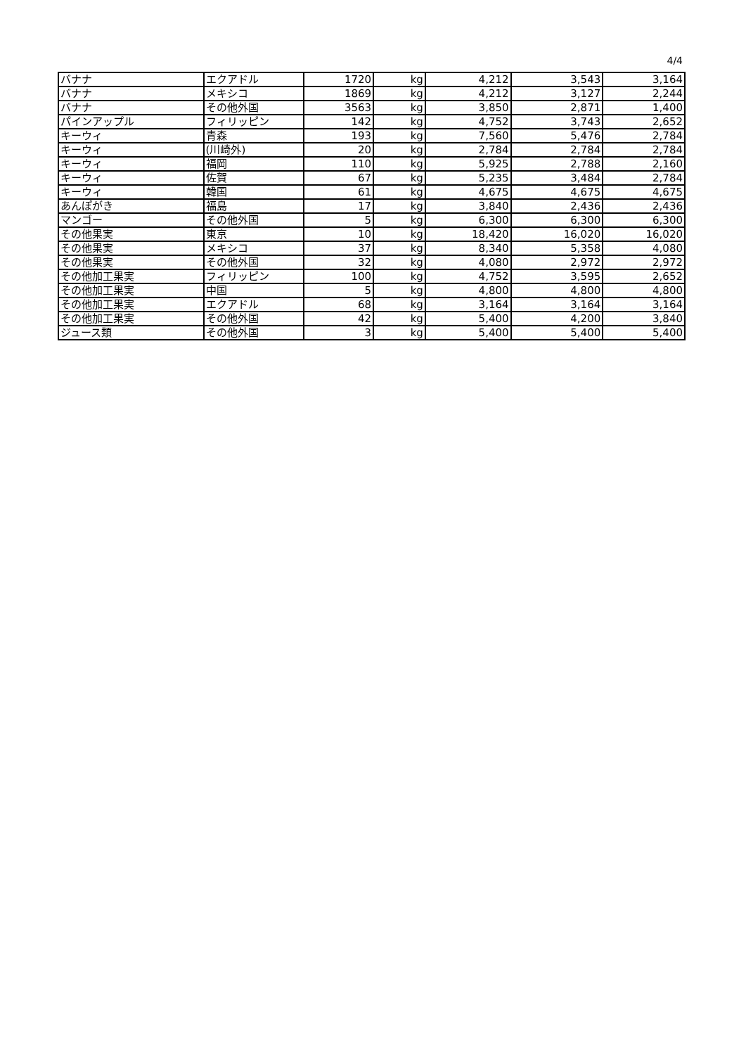4/4
| バナナ | エクアドル | 1720 | kg | 4,212 | 3,543 | 3,164 |
| バナナ | メキシコ | 1869 | kg | 4,212 | 3,127 | 2,244 |
| バナナ | その他外国 | 3563 | kg | 3,850 | 2,871 | 1,400 |
| パインアップル | フィリッピン | 142 | kg | 4,752 | 3,743 | 2,652 |
| キーウィ | 青森 | 193 | kg | 7,560 | 5,476 | 2,784 |
| キーウィ | (川崎外) | 20 | kg | 2,784 | 2,784 | 2,784 |
| キーウィ | 福岡 | 110 | kg | 5,925 | 2,788 | 2,160 |
| キーウィ | 佐賀 | 67 | kg | 5,235 | 3,484 | 2,784 |
| キーウィ | 韓国 | 61 | kg | 4,675 | 4,675 | 4,675 |
| あんぽがき | 福島 | 17 | kg | 3,840 | 2,436 | 2,436 |
| マンゴー | その他外国 | 5 | kg | 6,300 | 6,300 | 6,300 |
| その他果実 | 東京 | 10 | kg | 18,420 | 16,020 | 16,020 |
| その他果実 | メキシコ | 37 | kg | 8,340 | 5,358 | 4,080 |
| その他果実 | その他外国 | 32 | kg | 4,080 | 2,972 | 2,972 |
| その他加工果実 | フィリッピン | 100 | kg | 4,752 | 3,595 | 2,652 |
| その他加工果実 | 中国 | 5 | kg | 4,800 | 4,800 | 4,800 |
| その他加工果実 | エクアドル | 68 | kg | 3,164 | 3,164 | 3,164 |
| その他加工果実 | その他外国 | 42 | kg | 5,400 | 4,200 | 3,840 |
| ジュース類 | その他外国 | 3 | kg | 5,400 | 5,400 | 5,400 |